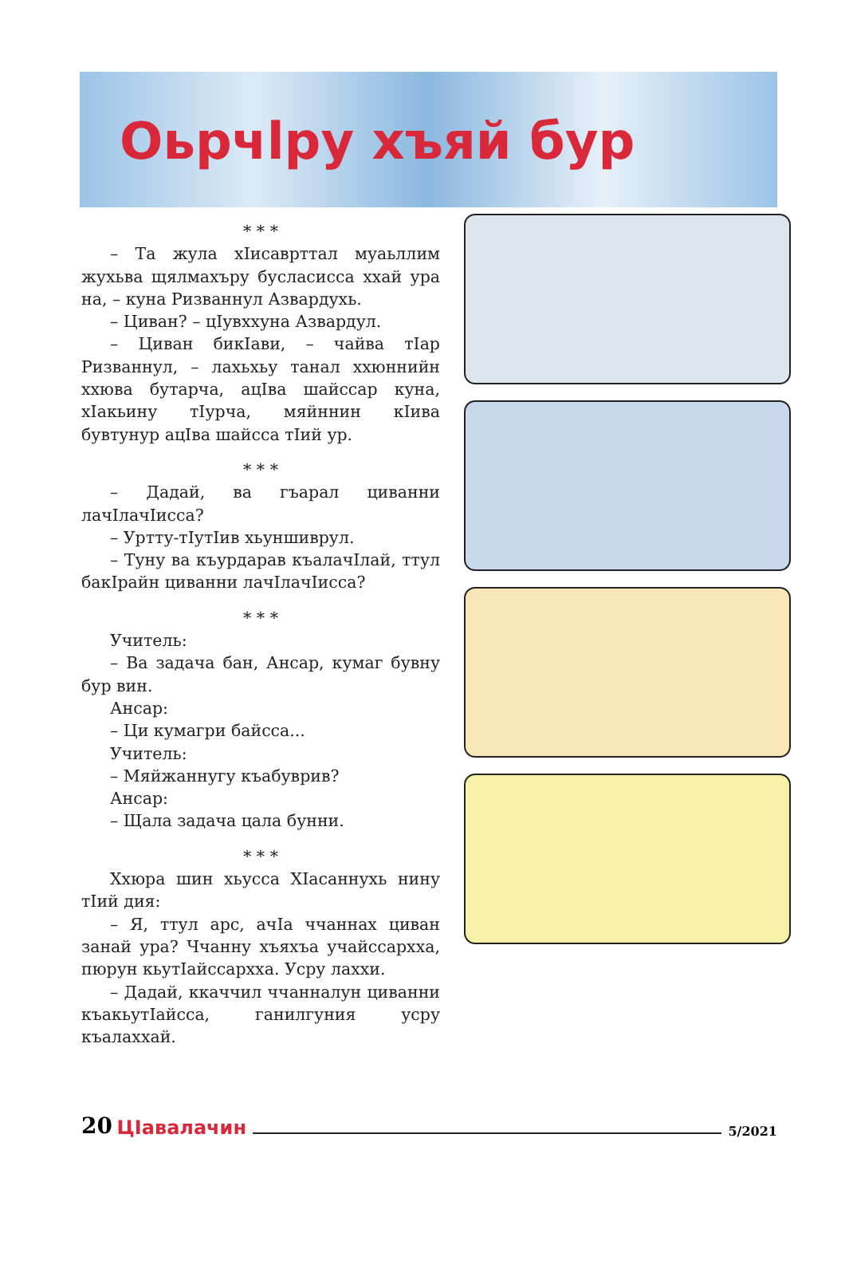Оьрчӏру хъяй бур
* * *
– Та жула хIисаврттал муаьллим жухьва щялмахъру бусласисса ххай ура на, – куна Ризваннул Азвардухь.
– Циван? – цIувххуна Азвардул.
– Циван бикIави, – чайва тIар Ризваннул, – лахьхьу танал ххюннийн ххюва бутарча, ацIва шайссар куна, хIакьину тIурча, мяйннин кIива бувтунур ацIва шайсса тIий ур.
* * *
– Дадай, ва гъарал циванни лачIлачIисса?
– Уртту-тIутIив хьуншиврул.
– Туну ва къурдарав къалачIлай, ттул бакIрайн циванни лачIлачIисса?
* * *
Учитель:
– Ва задача бан, Ансар, кумаг бувну бур вин.
Ансар:
– Ци кумагри байсса...
Учитель:
– Мяйжаннугу къабуврив?
Ансар:
– Щала задача цала бунни.
* * *
Ххюра шин хьусса ХIасаннухь нину тIий дия:
– Я, ттул арс, ачIа ччаннах циван занай ура? Ччанну хъяхъа учайссархха, пюрун кьутIайссархха. Усру лаххи.
– Дадай, ккаччил ччанналун циванни къакьутIайсса, ганилгуния усру къалаххай.
20 ЦӀавалачин 5/2021